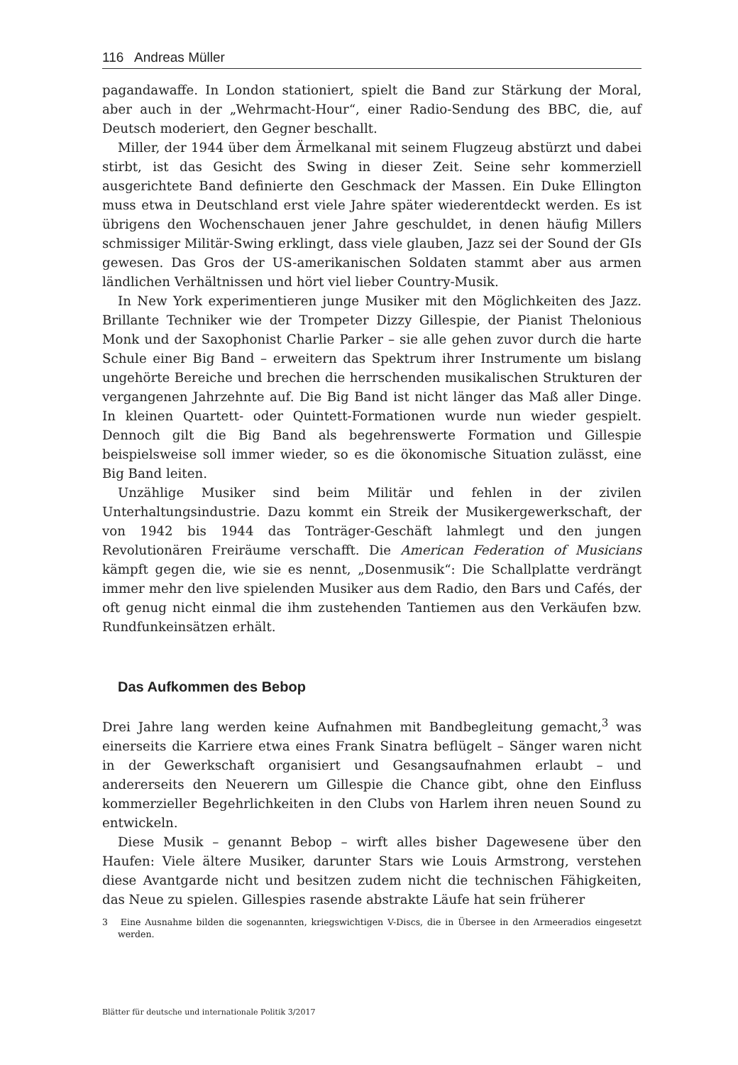116 Andreas Müller
pagandawaffe. In London stationiert, spielt die Band zur Stärkung der Moral, aber auch in der „Wehrmacht-Hour“, einer Radio-Sendung des BBC, die, auf Deutsch moderiert, den Gegner beschallt.
Miller, der 1944 über dem Ärmelkanal mit seinem Flugzeug abstürzt und dabei stirbt, ist das Gesicht des Swing in dieser Zeit. Seine sehr kommerziell ausgerichtete Band definierte den Geschmack der Massen. Ein Duke Ellington muss etwa in Deutschland erst viele Jahre später wiederentdeckt werden. Es ist übrigens den Wochenschauen jener Jahre geschuldet, in denen häufig Millers schmissiger Militär-Swing erklingt, dass viele glauben, Jazz sei der Sound der GIs gewesen. Das Gros der US-amerikanischen Soldaten stammt aber aus armen ländlichen Verhältnissen und hört viel lieber Country-Musik.
In New York experimentieren junge Musiker mit den Möglichkeiten des Jazz. Brillante Techniker wie der Trompeter Dizzy Gillespie, der Pianist Thelonious Monk und der Saxophonist Charlie Parker – sie alle gehen zuvor durch die harte Schule einer Big Band – erweitern das Spektrum ihrer Instrumente um bislang ungehörte Bereiche und brechen die herrschenden musikalischen Strukturen der vergangenen Jahrzehnte auf. Die Big Band ist nicht länger das Maß aller Dinge. In kleinen Quartett- oder Quintett-Formationen wurde nun wieder gespielt. Dennoch gilt die Big Band als begehrenswerte Formation und Gillespie beispielsweise soll immer wieder, so es die ökonomische Situation zulässt, eine Big Band leiten.
Unzählige Musiker sind beim Militär und fehlen in der zivilen Unterhaltungsindustrie. Dazu kommt ein Streik der Musikergewerkschaft, der von 1942 bis 1944 das Tonträger-Geschäft lahmlegt und den jungen Revolutionären Freiräume verschafft. Die American Federation of Musicians kämpft gegen die, wie sie es nennt, „Dosenmusik“: Die Schallplatte verdrängt immer mehr den live spielenden Musiker aus dem Radio, den Bars und Cafés, der oft genug nicht einmal die ihm zustehenden Tantiemen aus den Verkäufen bzw. Rundfunkeinsätzen erhält.
Das Aufkommen des Bebop
Drei Jahre lang werden keine Aufnahmen mit Bandbegleitung gemacht,<sup>3</sup> was einerseits die Karriere etwa eines Frank Sinatra beflügelt – Sänger waren nicht in der Gewerkschaft organisiert und Gesangsaufnahmen erlaubt – und andererseits den Neuerern um Gillespie die Chance gibt, ohne den Einfluss kommerzieller Begehrlichkeiten in den Clubs von Harlem ihren neuen Sound zu entwickeln.
Diese Musik – genannt Bebop – wirft alles bisher Dagewesene über den Haufen: Viele ältere Musiker, darunter Stars wie Louis Armstrong, verstehen diese Avantgarde nicht und besitzen zudem nicht die technischen Fähigkeiten, das Neue zu spielen. Gillespies rasende abstrakte Läufe hat sein früherer
3 Eine Ausnahme bilden die sogenannten, kriegswichtigen V-Discs, die in Übersee in den Armeeradios eingesetzt werden.
Blätter für deutsche und internationale Politik 3/2017